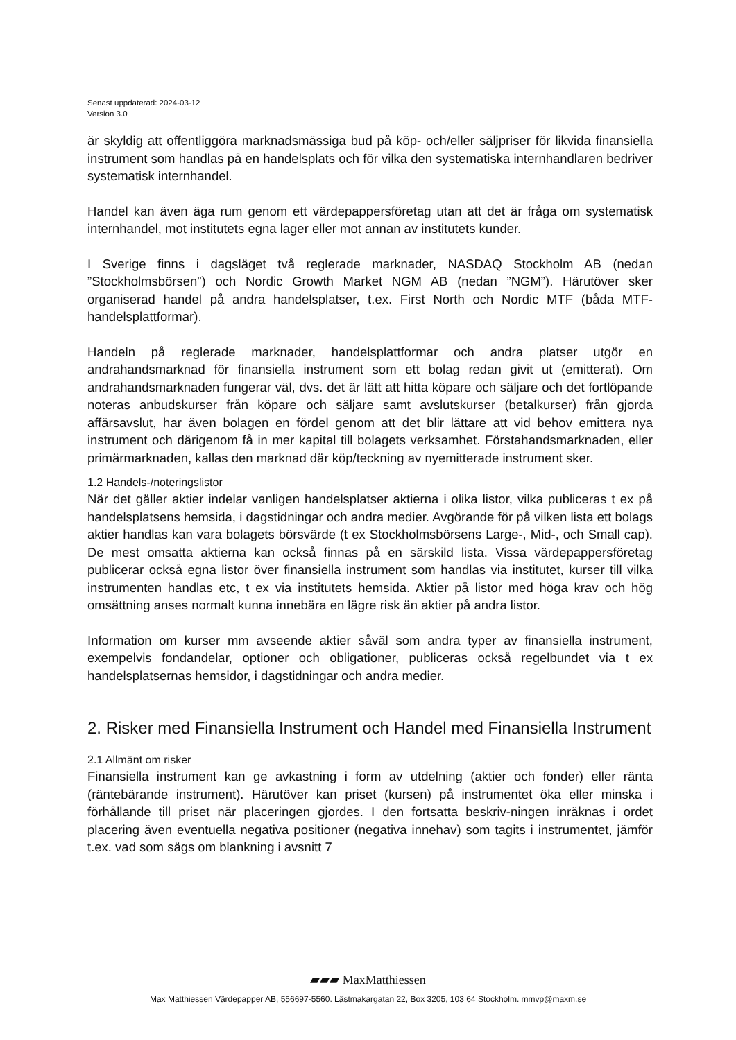Senast uppdaterad: 2024-03-12
Version 3.0
är skyldig att offentliggöra marknadsmässiga bud på köp- och/eller säljpriser för likvida finansiella instrument som handlas på en handelsplats och för vilka den systematiska internhandlaren bedriver systematisk internhandel.
Handel kan även äga rum genom ett värdepappersföretag utan att det är fråga om systematisk internhandel, mot institutets egna lager eller mot annan av institutets kunder.
I Sverige finns i dagsläget två reglerade marknader, NASDAQ Stockholm AB (nedan ”Stockholmsbörsen”) och Nordic Growth Market NGM AB (nedan ”NGM”). Härutöver sker organiserad handel på andra handelsplatser, t.ex. First North och Nordic MTF (båda MTF-handelsplattformar).
Handeln på reglerade marknader, handelsplattformar och andra platser utgör en andrahandsmarknad för finansiella instrument som ett bolag redan givit ut (emitterat). Om andrahandsmarknaden fungerar väl, dvs. det är lätt att hitta köpare och säljare och det fortlöpande noteras anbudskurser från köpare och säljare samt avslutskurser (betalkurser) från gjorda affärsavslut, har även bolagen en fördel genom att det blir lättare att vid behov emittera nya instrument och därigenom få in mer kapital till bolagets verksamhet. Förstahandsmarknaden, eller primärmarknaden, kallas den marknad där köp/teckning av nyemitterade instrument sker.
1.2 Handels-/noteringslistor
När det gäller aktier indelar vanligen handelsplatser aktierna i olika listor, vilka publiceras t ex på handelsplatsens hemsida, i dagstidningar och andra medier. Avgörande för på vilken lista ett bolags aktier handlas kan vara bolagets börsvärde (t ex Stockholmsbörsens Large-, Mid-, och Small cap). De mest omsatta aktierna kan också finnas på en särskild lista. Vissa värdepappersföretag publicerar också egna listor över finansiella instrument som handlas via institutet, kurser till vilka instrumenten handlas etc, t ex via institutets hemsida. Aktier på listor med höga krav och hög omsättning anses normalt kunna innebära en lägre risk än aktier på andra listor.
Information om kurser mm avseende aktier såväl som andra typer av finansiella instrument, exempelvis fondandelar, optioner och obligationer, publiceras också regelbundet via t ex handelsplatsernas hemsidor, i dagstidningar och andra medier.
2. Risker med Finansiella Instrument och Handel med Finansiella Instrument
2.1 Allmänt om risker
Finansiella instrument kan ge avkastning i form av utdelning (aktier och fonder) eller ränta (räntebärande instrument). Härutöver kan priset (kursen) på instrumentet öka eller minska i förhållande till priset när placeringen gjordes. I den fortsatta beskriv-ningen inräknas i ordet placering även eventuella negativa positioner (negativa innehav) som tagits i instrumentet, jämför t.ex. vad som sägs om blankning i avsnitt 7
▰▰▰ MaxMatthiessen
Max Matthiessen Värdepapper AB, 556697-5560. Lästmakargatan 22, Box 3205, 103 64 Stockholm. mmvp@maxm.se